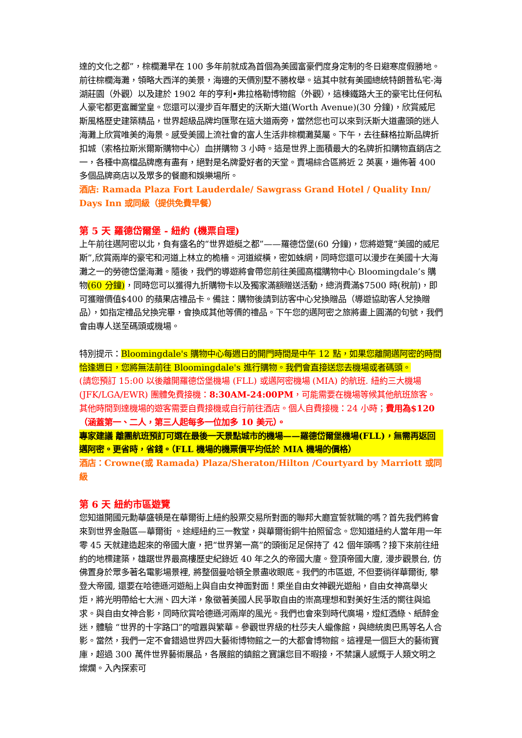達的文化之都”，棕櫚灘早在 100 多年前就成為首個為美國富豪們度身定制的冬日避寒度假勝地。前往棕櫚海灘，領略大西洋的美景，海邊的天價別墅不勝枚舉。這其中就有美國總統特朗普私宅-海湖莊園（外觀）以及建於 1902 年的亨利•弗拉格勒博物館（外觀），這棟鐵路大王的豪宅比任何私人豪宅都更富麗堂皇。您還可以漫步百年曆史的沃斯大道(Worth Avenue)(30 分鐘)，欣賞威尼斯風格歷史建築精品，世界超級品牌均匯聚在這大道兩旁，當然您也可以來到沃斯大道盡頭的迷人海灘上欣賞唯美的海景。感受美國上流社會的富人生活非棕櫚灘莫屬。下午，去往蘇格拉斯品牌折扣城（索格拉斯米爾斯購物中心）血拼購物 3 小時。這是世界上面積最大的名牌折扣購物直銷店之一，各種中高檔品牌應有盡有，絕對是名牌愛好者的天堂。賣場綜合區將近 2 英裏，遍佈著 400 多個品牌商店以及眾多的餐廳和娛樂場所。
酒店: Ramada Plaza Fort Lauderdale/ Sawgrass Grand Hotel / Quality Inn/ Days Inn 或同級（提供免費早餐）
第 5 天 羅德岱爾堡 - 紐約 (機票自理)
上午前往邁阿密以北，負有盛名的“世界遊艇之都”——羅德岱堡(60 分鐘)，您將遊覽“美國的威尼斯”,欣賞兩岸的豪宅和河道上林立的桅檣。河道縱橫，密如蛛網，同時您還可以漫步在美國十大海灘之一的勞德岱堡海灘。隨後，我們的導遊將會帶您前往美國高檔購物中心 Bloomingdale’s 購物(60 分鐘)，同時您可以獲得九折購物卡以及獨家滿額贈送活動，總消費滿$7500 時(稅前)，即可獲贈價值$400 的蘋果店禮品卡。備註：購物後請到訪客中心兌換贈品（導遊協助客人兌換贈品），如指定禮品兌換完畢，會換成其他等價的禮品。下午您的邁阿密之旅將畫上圓滿的句號，我們會由專人送至碼頭或機場。
特別提示：Bloomingdale's 購物中心每週日的開門時間是中午 12 點，如果您離開邁阿密的時間恰逢週日，您將無法前往 Bloomingdale's 進行購物。我們會直接送您去機場或者碼頭。
(請您預訂 15:00 以後離開羅德岱堡機場 (FLL) 或邁阿密機場 (MIA) 的航班. 紐約三大機場(JFK/LGA/EWR) 團體免費接機：8:30AM-24:00PM，可能需要在機場等候其他航班旅客。其他時間到達機場的遊客需要自費接機或自行前往酒店。個人自費接機：24 小時；費用為$120 （涵蓋第一、二人，第三人起每多一位加多 10 美元）。
專家建議 離團航班預訂可選在最後一天景點城市的機場——羅德岱爾堡機場(FLL)，無需再返回邁阿密。更省時，省錢。（FLL 機場的機票價平均低於 MIA 機場的價格）
酒店：Crowne(或 Ramada) Plaza/Sheraton/Hilton /Courtyard by Marriott 或同級
第 6 天 紐約市區遊覽
您知道開國元勳華盛頓是在華爾街上紐約股票交易所對面的聯邦大廳宣誓就職的嗎？首先我們將會來到世界金融區—華爾街 。途經紐約三一教堂，與華爾街銅牛拍照留念。您知道紐約人當年用一年零 45 天就建造起來的帝國大廈，把“世界第一高”的頭銜足足保持了 42 個年頭嗎？接下來前往紐約的地標建築，雄踞世界最高樓歷史紀錄近 40 年之久的帝國大廈。登頂帝國大廈, 漫步觀景台, 仿佛置身於眾多著名電影場景裡, 將整個曼哈頓全景盡收眼底。我們的市區遊, 不但要徜徉華爾街, 攀登大帝國, 還要在哈德遜河遊船上與自由女神面對面！乘坐自由女神觀光遊船，自由女神高舉火炬，將光明帶給七大洲、四大洋，象徵著美國人民爭取自由的崇高理想和對美好生活的嚮往與追求。與自由女神合影，同時欣賞哈德遜河兩岸的風光。我們也會來到時代廣場，燈紅酒綠、紙醉金迷，體驗 “世界的十字路口”的喧囂與繁華。參觀世界級的杜莎夫人蠟像館，與總統奧巴馬等名人合影。當然，我們一定不會錯過世界四大藝術博物館之一的大都會博物館。這裡是一個巨大的藝術寶庫，超過 300 萬件世界藝術展品，各展館的鎮館之寶讓您目不暇接，不禁讓人感慨于人類文明之燦爛。入內探索可